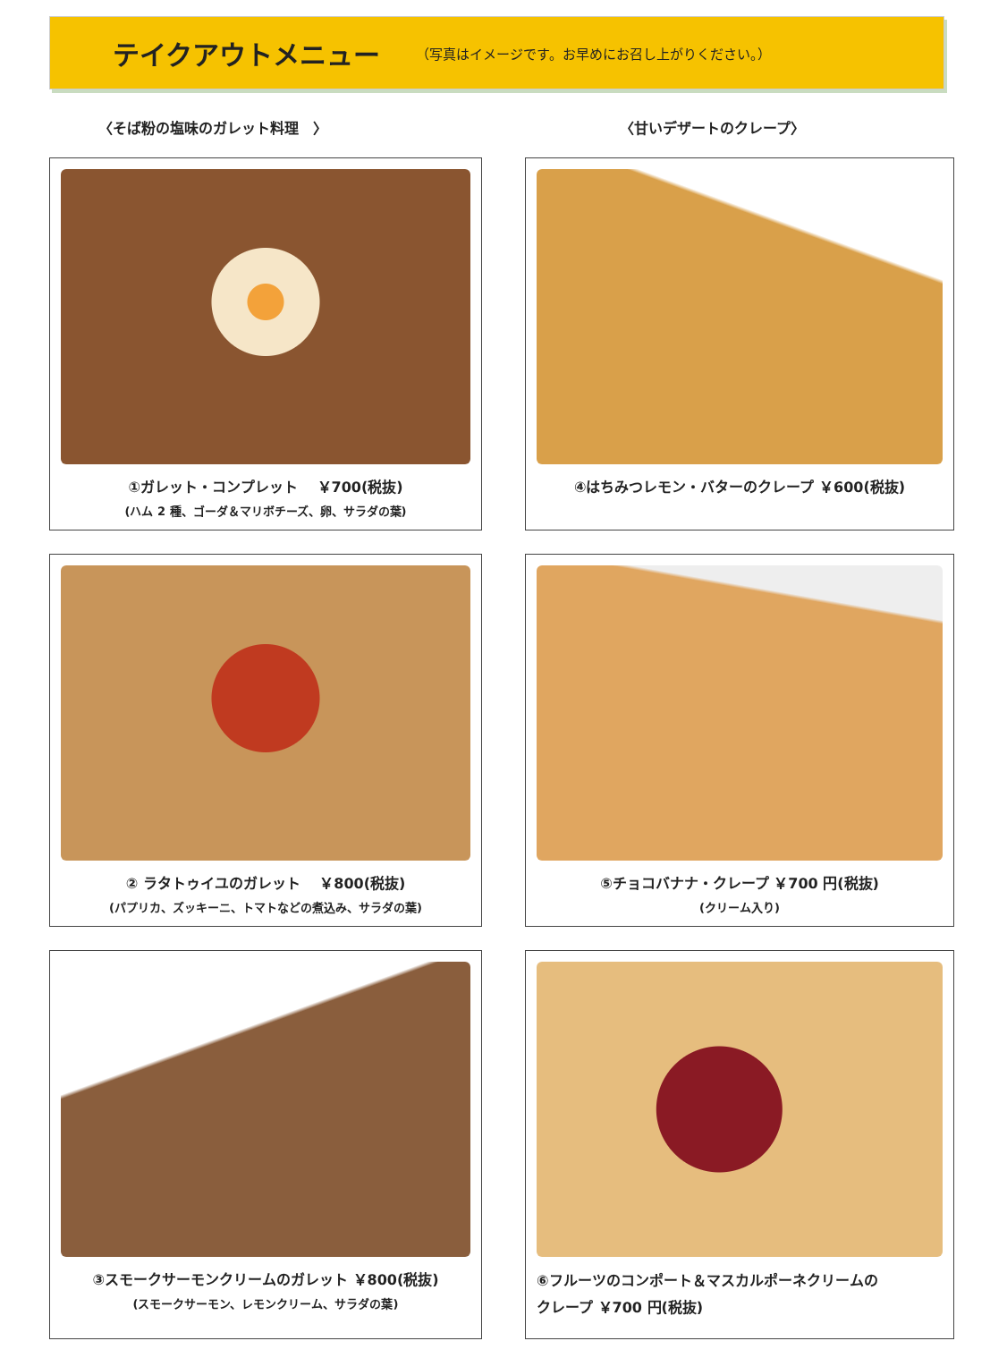テイクアウトメニュー
（写真はイメージです。お早めにお召し上がりください。）
〈そば粉の塩味のガレット料理　〉 〈甘いデザートのクレープ〉
①ガレット・コンプレット　 ￥700(税抜)
(ハム 2 種、ゴーダ＆マリボチーズ、卵、サラダの葉)
④はちみつレモン・バターのクレープ ￥600(税抜)
② ラタトゥイユのガレット　 ￥800(税抜)
(パプリカ、ズッキーニ、トマトなどの煮込み、サラダの葉)
⑤チョコバナナ・クレープ ￥700 円(税抜)
(クリーム入り)
③スモークサーモンクリームのガレット ￥800(税抜)
(スモークサーモン、レモンクリーム、サラダの葉)
⑥フルーツのコンポート＆マスカルポーネクリームの
クレープ ￥700 円(税抜)